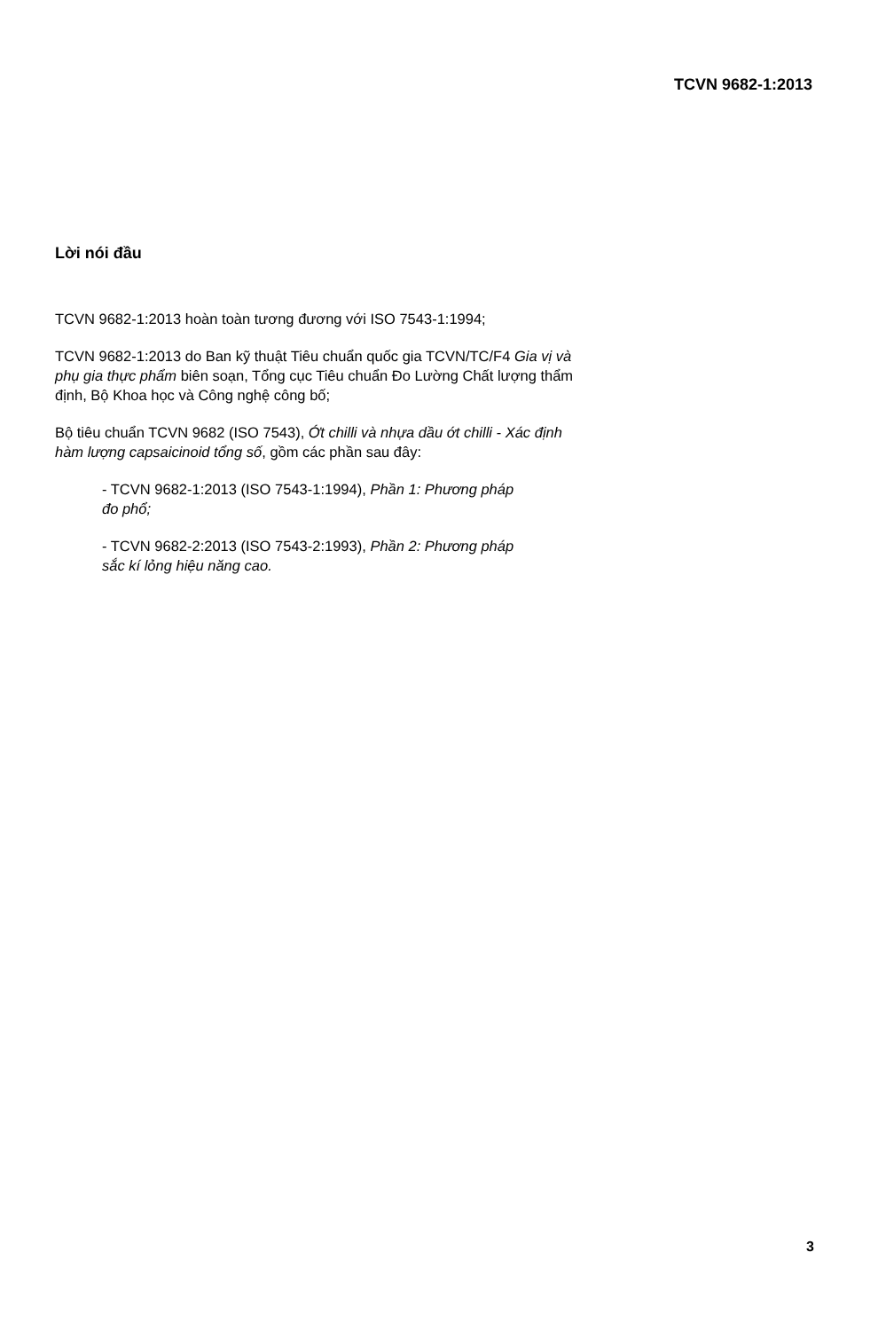TCVN 9682-1:2013
Lời nói đầu
TCVN 9682-1:2013 hoàn toàn tương đương với ISO 7543-1:1994;
TCVN 9682-1:2013 do Ban kỹ thuật Tiêu chuẩn quốc gia TCVN/TC/F4 Gia vị và phụ gia thực phẩm biên soạn, Tổng cục Tiêu chuẩn Đo Lường Chất lượng thẩm định, Bộ Khoa học và Công nghệ công bố;
Bộ tiêu chuẩn TCVN 9682 (ISO 7543), Ớt chilli và nhựa dầu ớt chilli - Xác định hàm lượng capsaicinoid tổng số, gồm các phần sau đây:
- TCVN 9682-1:2013 (ISO 7543-1:1994), Phần 1: Phương pháp đo phổ;
- TCVN 9682-2:2013 (ISO 7543-2:1993), Phần 2: Phương pháp sắc kí lỏng hiệu năng cao.
3